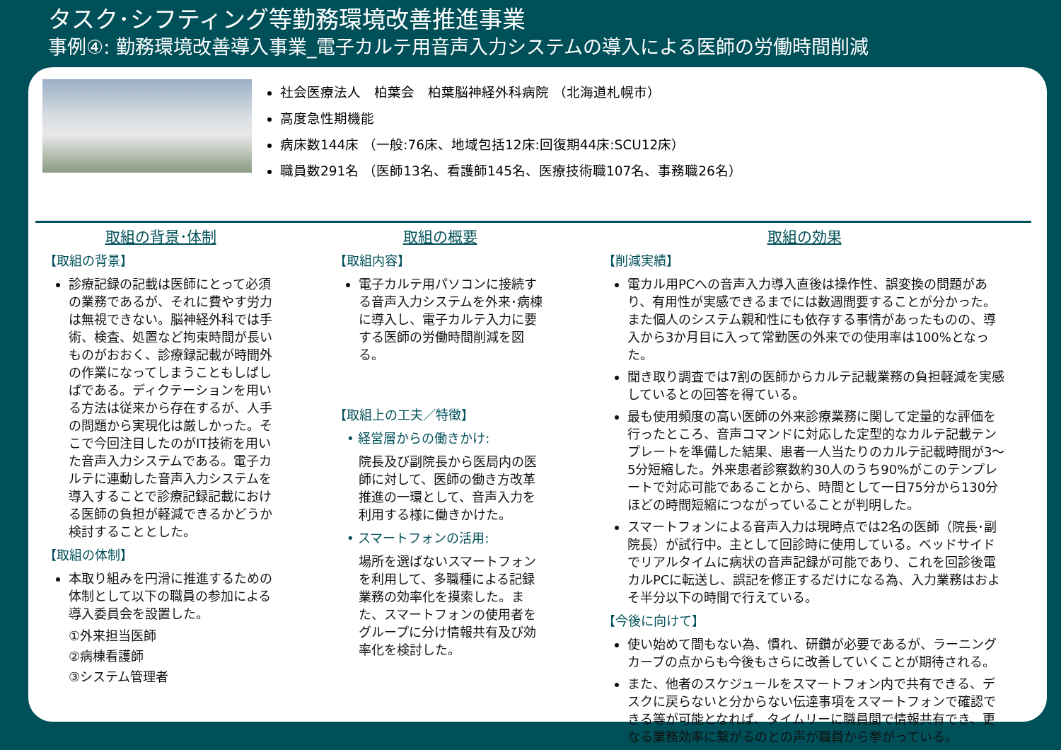タスク･シフティング等勤務環境改善推進事業
事例④: 勤務環境改善導入事業_電子カルテ用音声入力システムの導入による医師の労働時間削減
社会医療法人　柏葉会　柏葉脳神経外科病院 （北海道札幌市）
高度急性期機能
病床数144床 （一般:76床、地域包括12床:回復期44床:SCU12床）
職員数291名 （医師13名、看護師145名、医療技術職107名、事務職26名）
取組の背景･体制
【取組の背景】
診療記録の記載は医師にとって必須の業務であるが、それに費やす労力は無視できない。脳神経外科では手術、検査、処置など拘束時間が長いものがおおく、診療録記載が時間外の作業になってしまうこともしばしばである。ディクテーションを用いる方法は従来から存在するが、人手の問題から実現化は厳しかった。そこで今回注目したのがIT技術を用いた音声入力システムである。電子カルテに連動した音声入力システムを導入することで診療記録記載における医師の負担が軽減できるかどうか検討することとした。
【取組の体制】
本取り組みを円滑に推進するための体制として以下の職員の参加による導入委員会を設置した。
①外来担当医師
②病棟看護師
③システム管理者
取組の概要
【取組内容】
電子カルテ用パソコンに接続する音声入力システムを外来･病棟に導入し、電子カルテ入力に要する医師の労働時間削減を図る。
【取組上の工夫／特徴】
　• 経営層からの働きかけ:
院長及び副院長から医局内の医師に対して、医師の働き方改革推進の一環として、音声入力を利用する様に働きかけた。
　• スマートフォンの活用:
場所を選ばないスマートフォンを利用して、多職種による記録業務の効率化を摸索した。また、スマートフォンの使用者をグループに分け情報共有及び効率化を検討した。
取組の効果
【削減実績】
電カル用PCへの音声入力導入直後は操作性、誤変換の問題があり、有用性が実感できるまでには数週間要することが分かった。また個人のシステム親和性にも依存する事情があったものの、導入から3か月目に入って常勤医の外来での使用率は100%となった。
聞き取り調査では7割の医師からカルテ記載業務の負担軽減を実感しているとの回答を得ている。
最も使用頻度の高い医師の外来診療業務に関して定量的な評価を行ったところ、音声コマンドに対応した定型的なカルテ記載テンプレートを準備した結果、患者一人当たりのカルテ記載時間が3～5分短縮した。外来患者診察数約30人のうち90%がこのテンプレートで対応可能であることから、時間として一日75分から130分ほどの時間短縮につながっていることが判明した。
スマートフォンによる音声入力は現時点では2名の医師（院長･副院長）が試行中。主として回診時に使用している。ベッドサイドでリアルタイムに病状の音声記録が可能であり、これを回診後電カルPCに転送し、誤記を修正するだけになる為、入力業務はおよそ半分以下の時間で行えている。
【今後に向けて】
使い始めて間もない為、慣れ、研鑽が必要であるが、ラーニングカーブの点からも今後もさらに改善していくことが期待される。
また、他者のスケジュールをスマートフォン内で共有できる、デスクに戻らないと分からない伝達事項をスマートフォンで確認できる等が可能となれば、タイムリーに職員間で情報共有でき、更なる業務効率に繋がるのとの声が職員から挙がっている。